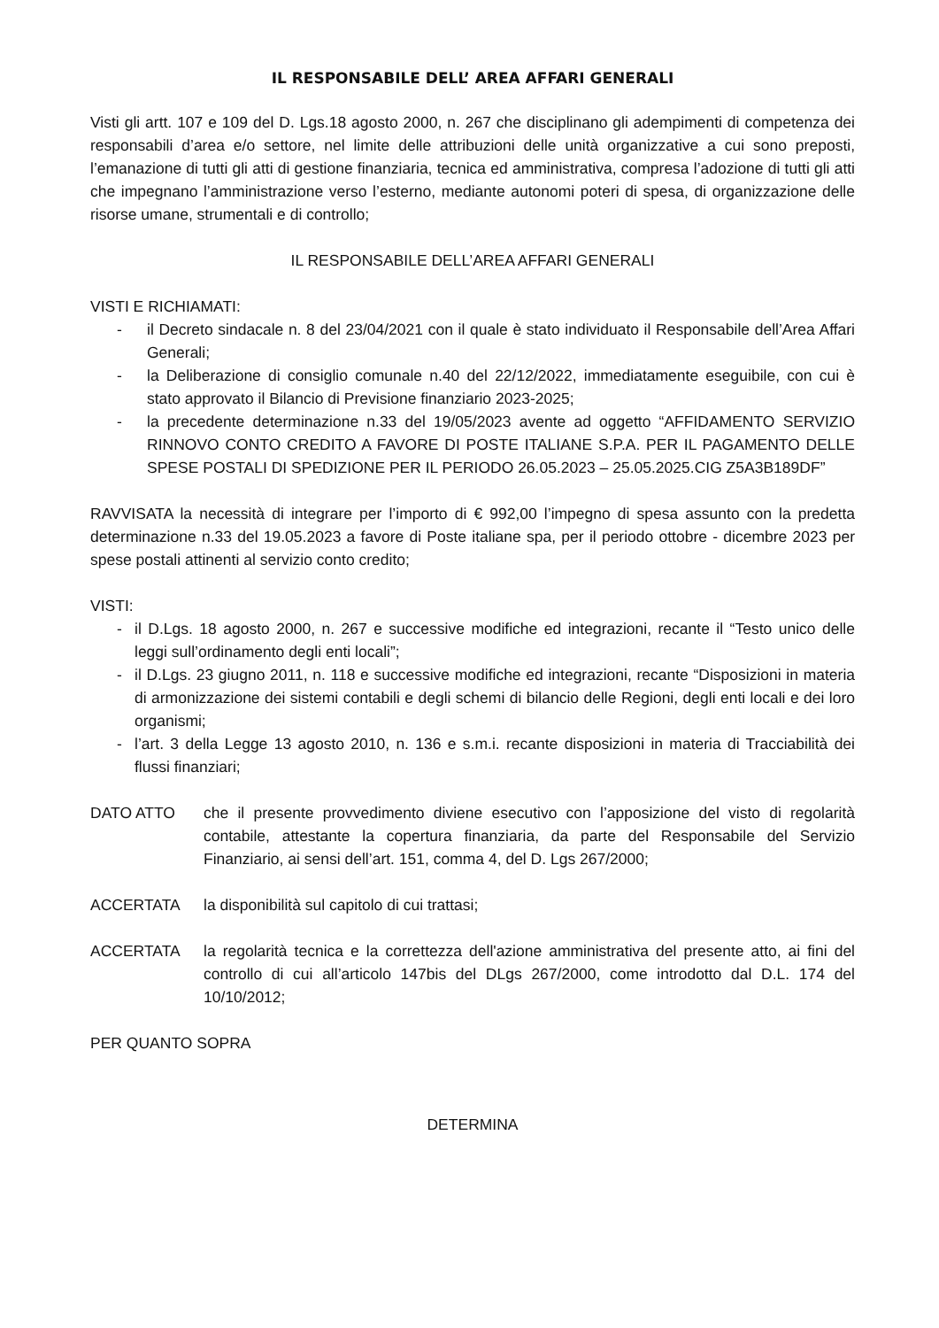IL RESPONSABILE DELL’ AREA AFFARI GENERALI
Visti gli artt. 107 e 109 del D. Lgs.18 agosto 2000, n. 267 che disciplinano gli adempimenti di competenza dei responsabili d’area e/o settore, nel limite delle attribuzioni delle unità organizzative a cui sono preposti, l’emanazione di tutti gli atti di gestione finanziaria, tecnica ed amministrativa, compresa l’adozione di tutti gli atti che impegnano l’amministrazione verso l’esterno, mediante autonomi poteri di spesa, di organizzazione delle risorse umane, strumentali e di controllo;
IL RESPONSABILE DELL’AREA AFFARI GENERALI
VISTI E RICHIAMATI:
- il Decreto sindacale n. 8 del 23/04/2021 con il quale è stato individuato il Responsabile dell’Area Affari Generali;
- la Deliberazione di consiglio comunale n.40 del 22/12/2022, immediatamente eseguibile, con cui è stato approvato il Bilancio di Previsione finanziario 2023-2025;
- la precedente determinazione n.33 del 19/05/2023 avente ad oggetto “AFFIDAMENTO SERVIZIO RINNOVO CONTO CREDITO A FAVORE DI POSTE ITALIANE S.P.A. PER IL PAGAMENTO DELLE SPESE POSTALI DI SPEDIZIONE PER IL PERIODO 26.05.2023 – 25.05.2025.CIG Z5A3B189DF”
RAVVISATA la necessità di integrare per l’importo di € 992,00 l’impegno di spesa assunto con la predetta determinazione n.33 del 19.05.2023 a favore di Poste italiane spa, per il periodo ottobre - dicembre 2023 per spese postali attinenti al servizio conto credito;
VISTI:
- il D.Lgs. 18 agosto 2000, n. 267 e successive modifiche ed integrazioni, recante il “Testo unico delle leggi sull’ordinamento degli enti locali”;
- il D.Lgs. 23 giugno 2011, n. 118 e successive modifiche ed integrazioni, recante “Disposizioni in materia di armonizzazione dei sistemi contabili e degli schemi di bilancio delle Regioni, degli enti locali e dei loro organismi;
- l’art. 3 della Legge 13 agosto 2010, n. 136 e s.m.i. recante disposizioni in materia di Tracciabilità dei flussi finanziari;
DATO ATTO che il presente provvedimento diviene esecutivo con l’apposizione del visto di regolarità contabile, attestante la copertura finanziaria, da parte del Responsabile del Servizio Finanziario, ai sensi dell’art. 151, comma 4, del D. Lgs 267/2000;
ACCERTATA la disponibilità sul capitolo di cui trattasi;
ACCERTATA la regolarità tecnica e la correttezza dell'azione amministrativa del presente atto, ai fini del controllo di cui all’articolo 147bis del DLgs 267/2000, come introdotto dal D.L. 174 del 10/10/2012;
PER QUANTO SOPRA
DETERMINA